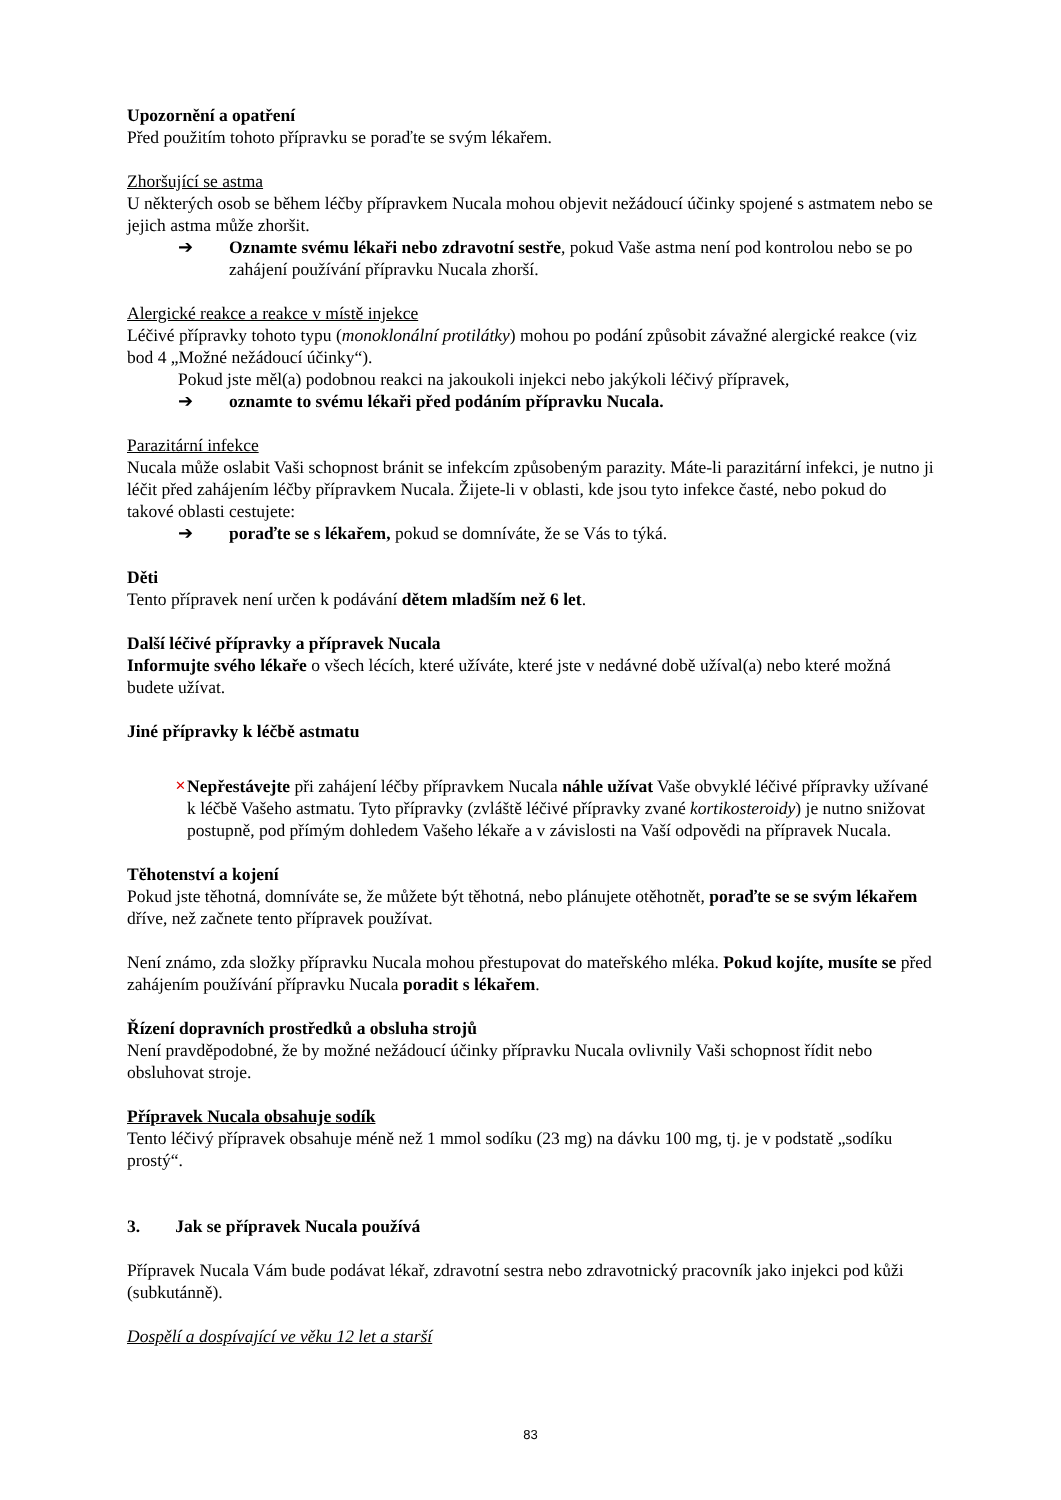Upozornění a opatření
Před použitím tohoto přípravku se poraďte se svým lékařem.
Zhoršující se astma
U některých osob se během léčby přípravkem Nucala mohou objevit nežádoucí účinky spojené s astmatem nebo se jejich astma může zhoršit.
➔ Oznamte svému lékaři nebo zdravotní sestře, pokud Vaše astma není pod kontrolou nebo se po zahájení používání přípravku Nucala zhorší.
Alergické reakce a reakce v místě injekce
Léčivé přípravky tohoto typu (monoklonální protilátky) mohou po podání způsobit závažné alergické reakce (viz bod 4 „Možné nežádoucí účinky“).
Pokud jste měl(a) podobnou reakci na jakoukoli injekci nebo jakýkoli léčivý přípravek,
➔ oznamte to svému lékaři před podáním přípravku Nucala.
Parazitární infekce
Nucala může oslabit Vaši schopnost bránit se infekcím způsobeným parazity. Máte-li parazitární infekci, je nutno ji léčit před zahájením léčby přípravkem Nucala. Žijete-li v oblasti, kde jsou tyto infekce časté, nebo pokud do takové oblasti cestujete:
➔ poraďte se s lékařem, pokud se domníváte, že se Vás to týká.
Děti
Tento přípravek není určen k podávání dětem mladším než 6 let.
Další léčivé přípravky a přípravek Nucala
Informujte svého lékaře o všech lécích, které užíváte, které jste v nedávné době užíval(a) nebo které možná budete užívat.
Jiné přípravky k léčbě astmatu
✕ Nepřestávejte při zahájení léčby přípravkem Nucala náhle užívat Vaše obvyklé léčivé přípravky užívané k léčbě Vašeho astmatu. Tyto přípravky (zvláště léčivé přípravky zvané kortikosteroidy) je nutno snižovat postupně, pod přímým dohledem Vašeho lékaře a v závislosti na Vaší odpovědi na přípravek Nucala.
Těhotenství a kojení
Pokud jste těhotná, domníváte se, že můžete být těhotná, nebo plánujete otěhotnět, poraďte se se svým lékařem dříve, než začnete tento přípravek používat.
Není známo, zda složky přípravku Nucala mohou přestupovat do mateřského mléka. Pokud kojíte, musíte se před zahájením používání přípravku Nucala poradit s lékařem.
Řízení dopravních prostředků a obsluha strojů
Není pravděpodobné, že by možné nežádoucí účinky přípravku Nucala ovlivnily Vaši schopnost řídit nebo obsluhovat stroje.
Přípravek Nucala obsahuje sodík
Tento léčivý přípravek obsahuje méně než 1 mmol sodíku (23 mg) na dávku 100 mg, tj. je v podstatě „sodíku prostý“.
3. Jak se přípravek Nucala používá
Přípravek Nucala Vám bude podávat lékař, zdravotní sestra nebo zdravotnický pracovník jako injekci pod kůži (subkutánně).
Dospělí a dospívající ve věku 12 let a starší
83